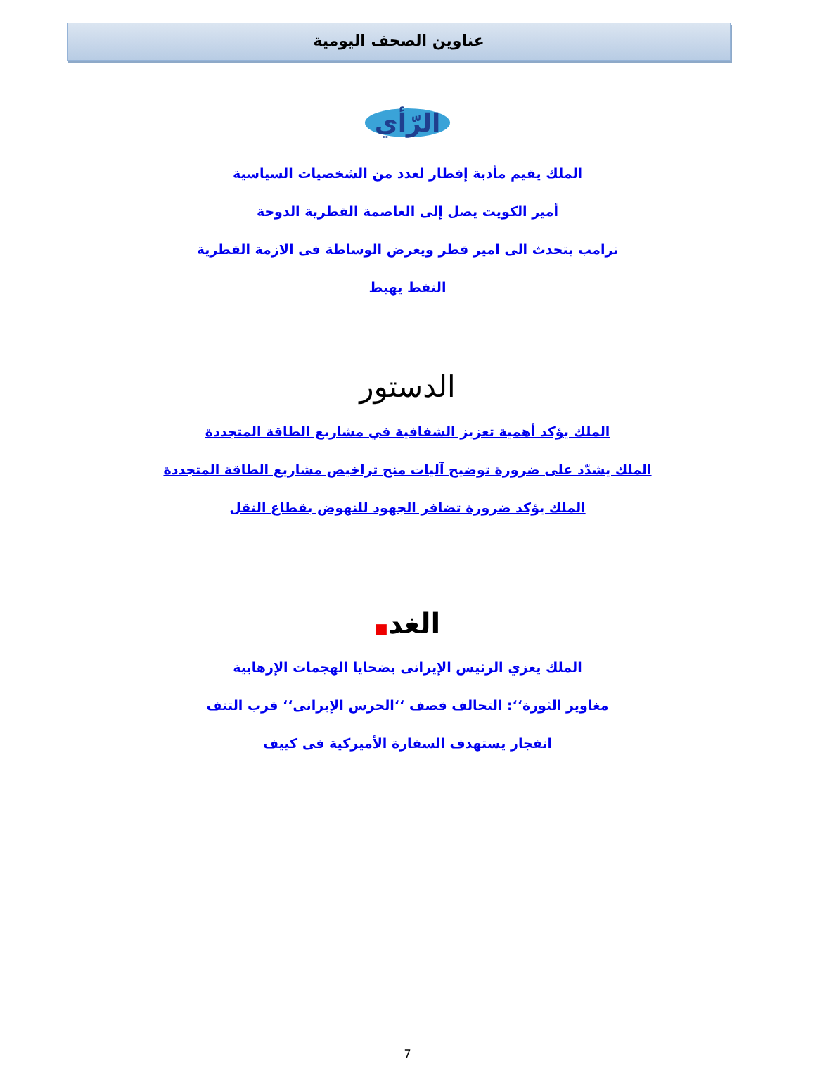عناوين الصحف اليومية
الرّأي
الملك يقيم مأدبة إفطار لعدد من الشخصيات السياسية
أمير الكويت يصل إلى العاصمة القطرية الدوحة
ترامب يتحدث الى امير قطر ويعرض الوساطة فى الازمة القطرية
النفط يهبط
الدستور
الملك يؤكد أهمية تعزيز الشفافية في مشاريع الطاقة المتجددة
الملك يشدّد على ضرورة توضيح آليات منح تراخيص مشاريع الطاقة المتجددة
الملك يؤكد ضرورة تضافر الجهود للنهوض بقطاع النقل
الغد■
الملك يعزي الرئيس الإيرانى بضحايا الهجمات الإرهابية
مغاوير الثورة‘‘: التحالف قصف ‘‘الحرس الإيرانى‘‘ قرب التنف
انفجار يستهدف السفارة الأميركية فى كييف
7